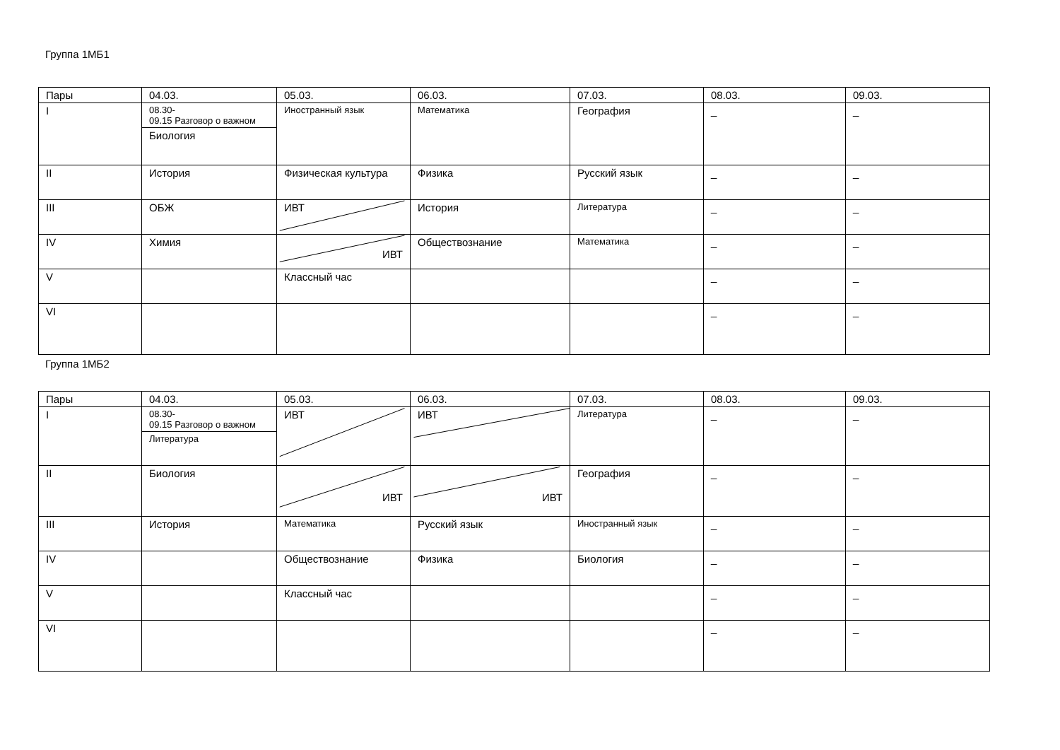Группа 1МБ1
| Пары | 04.03. | 05.03. | 06.03. | 07.03. | 08.03. | 09.03. |
| --- | --- | --- | --- | --- | --- | --- |
| I | 08.30- 09.15 Разговор о важном Биология | Иностранный язык | Математика | География | _ | _ |
| II | История | Физическая культура | Физика | Русский язык | _ | _ |
| III | ОБЖ | ИВТ | История | Литература | _ | _ |
| IV | Химия | ИВТ | Обществознание | Математика | _ | _ |
| V | | Классный час | | | _ | _ |
| VI | | | | | _ | _ |
Группа 1МБ2
| Пары | 04.03. | 05.03. | 06.03. | 07.03. | 08.03. | 09.03. |
| --- | --- | --- | --- | --- | --- | --- |
| I | 08.30- 09.15 Разговор о важном Литература | ИВТ | ИВТ | Литература | _ | _ |
| II | Биология | ИВТ | ИВТ | География | _ | _ |
| III | История | Математика | Русский язык | Иностранный язык | _ | _ |
| IV | | Обществознание | Физика | Биология | _ | _ |
| V | | Классный час | | | _ | _ |
| VI | | | | | _ | _ |